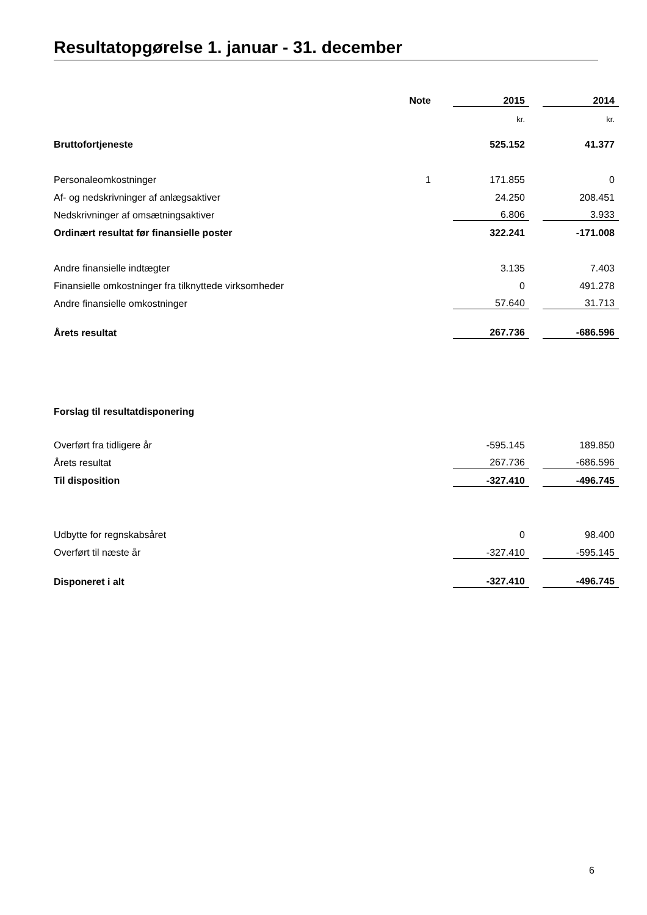Resultatopgørelse 1. januar - 31. december
| | Note | | 2015 | | 2014 |
| --- | --- | --- | --- | --- | --- |
| | | | kr. | | kr. |
| Bruttofortjeneste | | | 525.152 | | 41.377 |
| Personaleomkostninger | 1 | | 171.855 | | 0 |
| Af- og nedskrivninger af anlægsaktiver | | | 24.250 | | 208.451 |
| Nedskrivninger af omsætningsaktiver | | | 6.806 | | 3.933 |
| Ordinært resultat før finansielle poster | | | 322.241 | | -171.008 |
| Andre finansielle indtægter | | | 3.135 | | 7.403 |
| Finansielle omkostninger fra tilknyttede virksomheder | | | 0 | | 491.278 |
| Andre finansielle omkostninger | | | 57.640 | | 31.713 |
| Årets resultat | | | 267.736 | | -686.596 |
| Forslag til resultatdisponering | | | | | |
| Overført fra tidligere år | | | -595.145 | | 189.850 |
| Årets resultat | | | 267.736 | | -686.596 |
| Til disposition | | | -327.410 | | -496.745 |
| Udbytte for regnskabsåret | | | 0 | | 98.400 |
| Overført til næste år | | | -327.410 | | -595.145 |
| Disponeret i alt | | | -327.410 | | -496.745 |
6